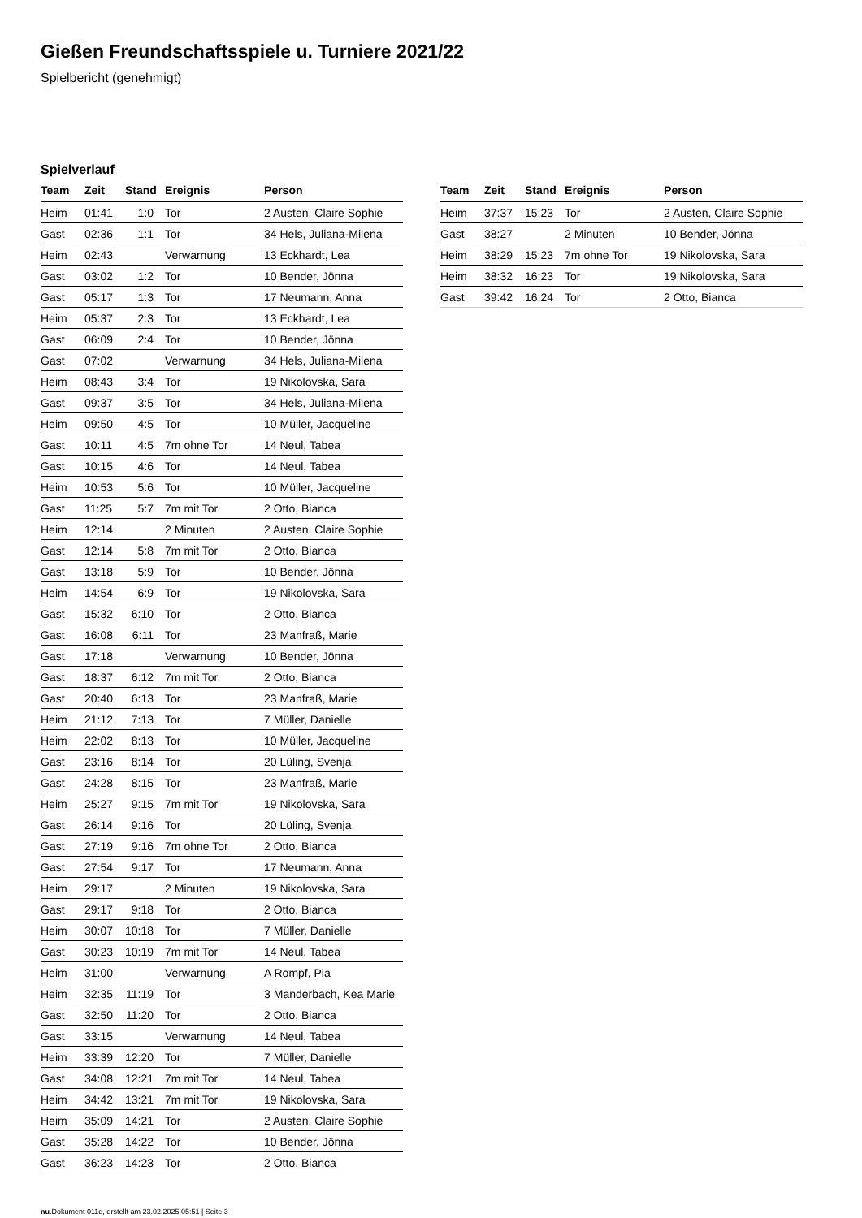Gießen Freundschaftsspiele u. Turniere 2021/22
Spielbericht (genehmigt)
Spielverlauf
| Team | Zeit | Stand | Ereignis | Person |
| --- | --- | --- | --- | --- |
| Heim | 01:41 | 1:0 | Tor | 2 Austen, Claire Sophie |
| Gast | 02:36 | 1:1 | Tor | 34 Hels, Juliana-Milena |
| Heim | 02:43 | | Verwarnung | 13 Eckhardt, Lea |
| Gast | 03:02 | 1:2 | Tor | 10 Bender, Jönna |
| Gast | 05:17 | 1:3 | Tor | 17 Neumann, Anna |
| Heim | 05:37 | 2:3 | Tor | 13 Eckhardt, Lea |
| Gast | 06:09 | 2:4 | Tor | 10 Bender, Jönna |
| Gast | 07:02 | | Verwarnung | 34 Hels, Juliana-Milena |
| Heim | 08:43 | 3:4 | Tor | 19 Nikolovska, Sara |
| Gast | 09:37 | 3:5 | Tor | 34 Hels, Juliana-Milena |
| Heim | 09:50 | 4:5 | Tor | 10 Müller, Jacqueline |
| Gast | 10:11 | 4:5 | 7m ohne Tor | 14 Neul, Tabea |
| Gast | 10:15 | 4:6 | Tor | 14 Neul, Tabea |
| Heim | 10:53 | 5:6 | Tor | 10 Müller, Jacqueline |
| Gast | 11:25 | 5:7 | 7m mit Tor | 2 Otto, Bianca |
| Heim | 12:14 | | 2 Minuten | 2 Austen, Claire Sophie |
| Gast | 12:14 | 5:8 | 7m mit Tor | 2 Otto, Bianca |
| Gast | 13:18 | 5:9 | Tor | 10 Bender, Jönna |
| Heim | 14:54 | 6:9 | Tor | 19 Nikolovska, Sara |
| Gast | 15:32 | 6:10 | Tor | 2 Otto, Bianca |
| Gast | 16:08 | 6:11 | Tor | 23 Manfraß, Marie |
| Gast | 17:18 | | Verwarnung | 10 Bender, Jönna |
| Gast | 18:37 | 6:12 | 7m mit Tor | 2 Otto, Bianca |
| Gast | 20:40 | 6:13 | Tor | 23 Manfraß, Marie |
| Heim | 21:12 | 7:13 | Tor | 7 Müller, Danielle |
| Heim | 22:02 | 8:13 | Tor | 10 Müller, Jacqueline |
| Gast | 23:16 | 8:14 | Tor | 20 Lüling, Svenja |
| Gast | 24:28 | 8:15 | Tor | 23 Manfraß, Marie |
| Heim | 25:27 | 9:15 | 7m mit Tor | 19 Nikolovska, Sara |
| Gast | 26:14 | 9:16 | Tor | 20 Lüling, Svenja |
| Gast | 27:19 | 9:16 | 7m ohne Tor | 2 Otto, Bianca |
| Gast | 27:54 | 9:17 | Tor | 17 Neumann, Anna |
| Heim | 29:17 | | 2 Minuten | 19 Nikolovska, Sara |
| Gast | 29:17 | 9:18 | Tor | 2 Otto, Bianca |
| Heim | 30:07 | 10:18 | Tor | 7 Müller, Danielle |
| Gast | 30:23 | 10:19 | 7m mit Tor | 14 Neul, Tabea |
| Heim | 31:00 | | Verwarnung | A Rompf, Pia |
| Heim | 32:35 | 11:19 | Tor | 3 Manderbach, Kea Marie |
| Gast | 32:50 | 11:20 | Tor | 2 Otto, Bianca |
| Gast | 33:15 | | Verwarnung | 14 Neul, Tabea |
| Heim | 33:39 | 12:20 | Tor | 7 Müller, Danielle |
| Gast | 34:08 | 12:21 | 7m mit Tor | 14 Neul, Tabea |
| Heim | 34:42 | 13:21 | 7m mit Tor | 19 Nikolovska, Sara |
| Heim | 35:09 | 14:21 | Tor | 2 Austen, Claire Sophie |
| Gast | 35:28 | 14:22 | Tor | 10 Bender, Jönna |
| Gast | 36:23 | 14:23 | Tor | 2 Otto, Bianca |
| Team | Zeit | Stand | Ereignis | Person |
| --- | --- | --- | --- | --- |
| Heim | 37:37 | 15:23 | Tor | 2 Austen, Claire Sophie |
| Gast | 38:27 | | 2 Minuten | 10 Bender, Jönna |
| Heim | 38:29 | 15:23 | 7m ohne Tor | 19 Nikolovska, Sara |
| Heim | 38:32 | 16:23 | Tor | 19 Nikolovska, Sara |
| Gast | 39:42 | 16:24 | Tor | 2 Otto, Bianca |
nu.Dokument 011e, erstellt am 23.02.2025 05:51 | Seite 3